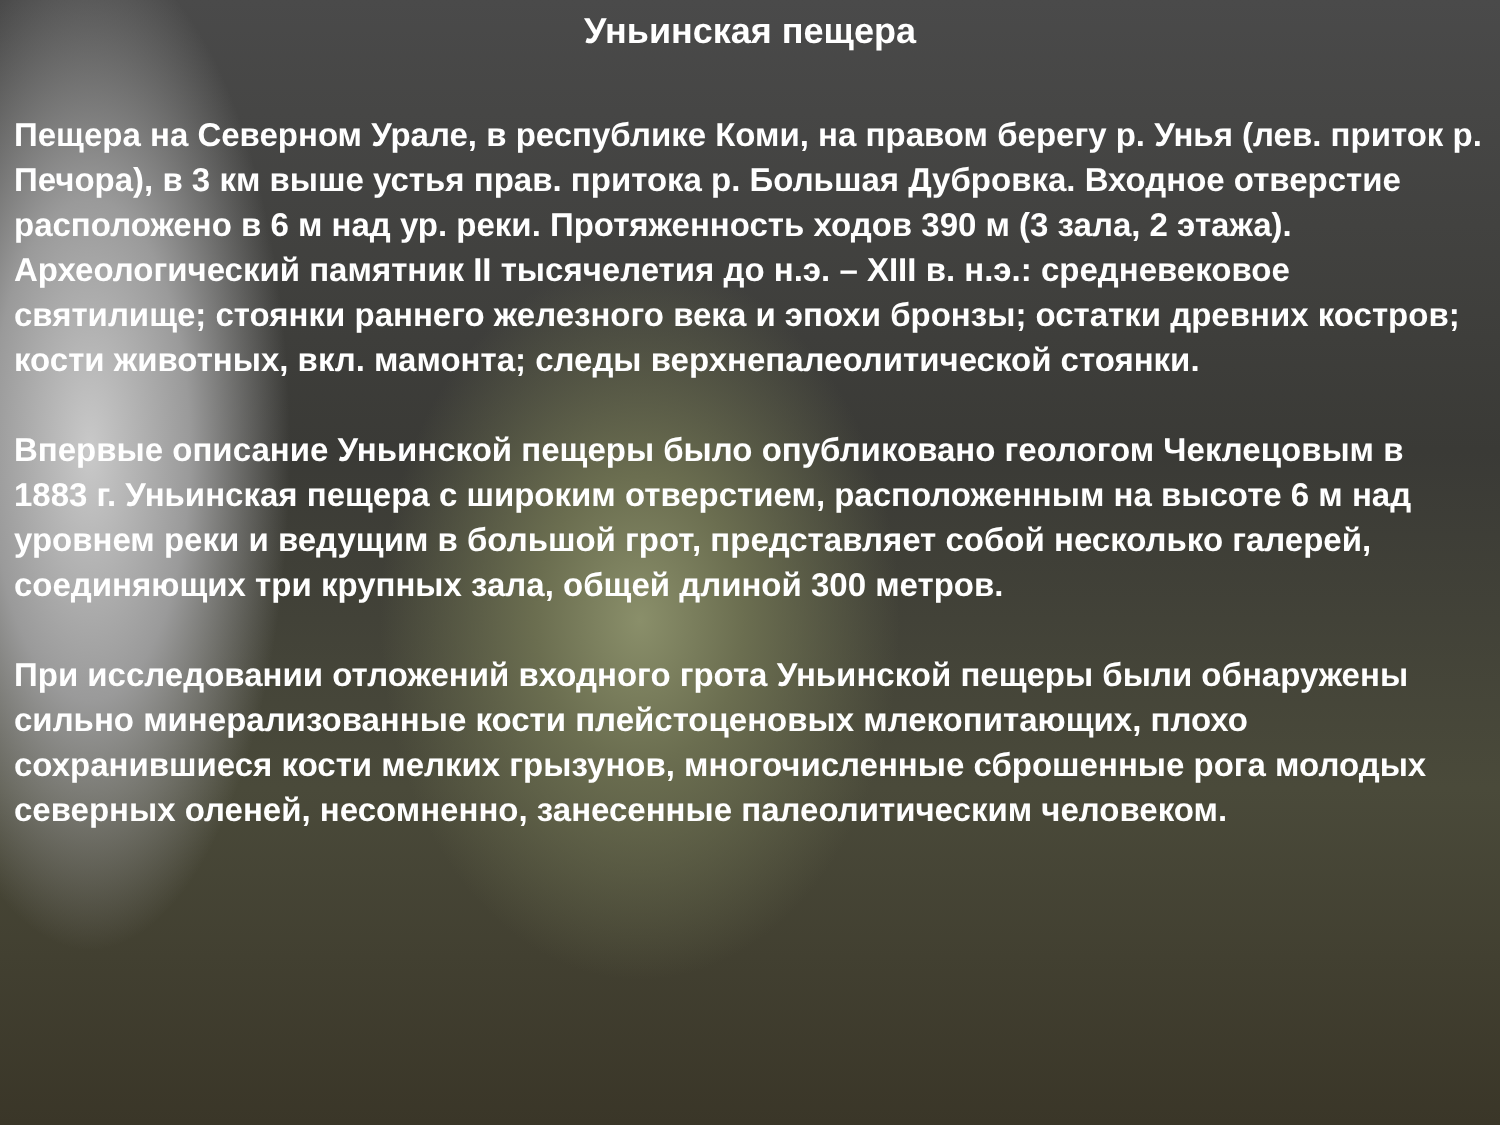Уньинская пещера
Пещера на Северном Урале, в республике Коми, на правом берегу р. Унья (лев. приток р. Печора), в 3 км выше устья прав. притока р. Большая Дубровка. Входное отверстие расположено в 6 м над ур. реки. Протяженность ходов 390 м (3 зала, 2 этажа).
Археологический памятник II тысячелетия до н.э. – XIII в. н.э.: средневековое святилище; стоянки раннего железного века и эпохи бронзы; остатки древних костров; кости животных, вкл. мамонта; следы верхнепалеолитической стоянки.
Впервые описание Уньинской пещеры было опубликовано геологом Чеклецовым в 1883 г. Уньинская пещера с широким отверстием, расположенным на высоте 6 м над уровнем реки и ведущим в большой грот, представляет собой несколько галерей, соединяющих три крупных зала, общей длиной 300 метров.
При исследовании отложений входного грота Уньинской пещеры были обнаружены сильно минерализованные кости плейстоценовых млекопитающих, плохо сохранившиеся кости мелких грызунов, многочисленные сброшенные рога молодых северных оленей, несомненно, занесенные палеолитическим человеком.